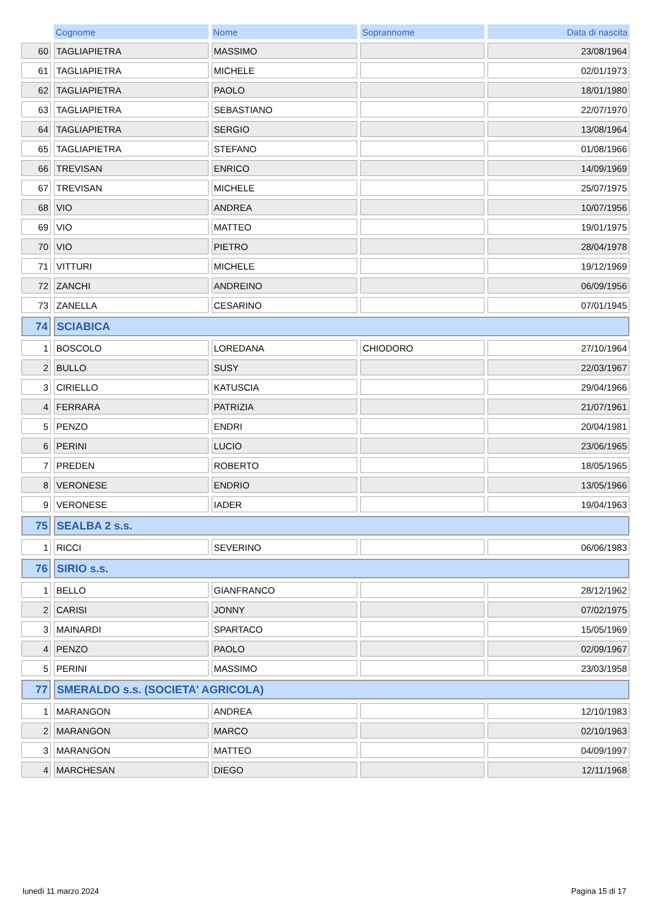| | Cognome | Nome | Soprannome | Data di nascita |
| --- | --- | --- | --- | --- |
| 60 | TAGLIAPIETRA | MASSIMO | | 23/08/1964 |
| 61 | TAGLIAPIETRA | MICHELE | | 02/01/1973 |
| 62 | TAGLIAPIETRA | PAOLO | | 18/01/1980 |
| 63 | TAGLIAPIETRA | SEBASTIANO | | 22/07/1970 |
| 64 | TAGLIAPIETRA | SERGIO | | 13/08/1964 |
| 65 | TAGLIAPIETRA | STEFANO | | 01/08/1966 |
| 66 | TREVISAN | ENRICO | | 14/09/1969 |
| 67 | TREVISAN | MICHELE | | 25/07/1975 |
| 68 | VIO | ANDREA | | 10/07/1956 |
| 69 | VIO | MATTEO | | 19/01/1975 |
| 70 | VIO | PIETRO | | 28/04/1978 |
| 71 | VITTURI | MICHELE | | 19/12/1969 |
| 72 | ZANCHI | ANDREINO | | 06/09/1956 |
| 73 | ZANELLA | CESARINO | | 07/01/1945 |
| 74 | SCIABICA | | | |
| 1 | BOSCOLO | LOREDANA | CHIODORO | 27/10/1964 |
| 2 | BULLO | SUSY | | 22/03/1967 |
| 3 | CIRIELLO | KATUSCIA | | 29/04/1966 |
| 4 | FERRARA | PATRIZIA | | 21/07/1961 |
| 5 | PENZO | ENDRI | | 20/04/1981 |
| 6 | PERINI | LUCIO | | 23/06/1965 |
| 7 | PREDEN | ROBERTO | | 18/05/1965 |
| 8 | VERONESE | ENDRIO | | 13/05/1966 |
| 9 | VERONESE | IADER | | 19/04/1963 |
| 75 | SEALBA 2 s.s. | | | |
| 1 | RICCI | SEVERINO | | 06/06/1983 |
| 76 | SIRIO s.s. | | | |
| 1 | BELLO | GIANFRANCO | | 28/12/1962 |
| 2 | CARISI | JONNY | | 07/02/1975 |
| 3 | MAINARDI | SPARTACO | | 15/05/1969 |
| 4 | PENZO | PAOLO | | 02/09/1967 |
| 5 | PERINI | MASSIMO | | 23/03/1958 |
| 77 | SMERALDO s.s. (SOCIETA' AGRICOLA) | | | |
| 1 | MARANGON | ANDREA | | 12/10/1983 |
| 2 | MARANGON | MARCO | | 02/10/1963 |
| 3 | MARANGON | MATTEO | | 04/09/1997 |
| 4 | MARCHESAN | DIEGO | | 12/11/1968 |
lunedì 11 marzo 2024 Pagina 15 di 17